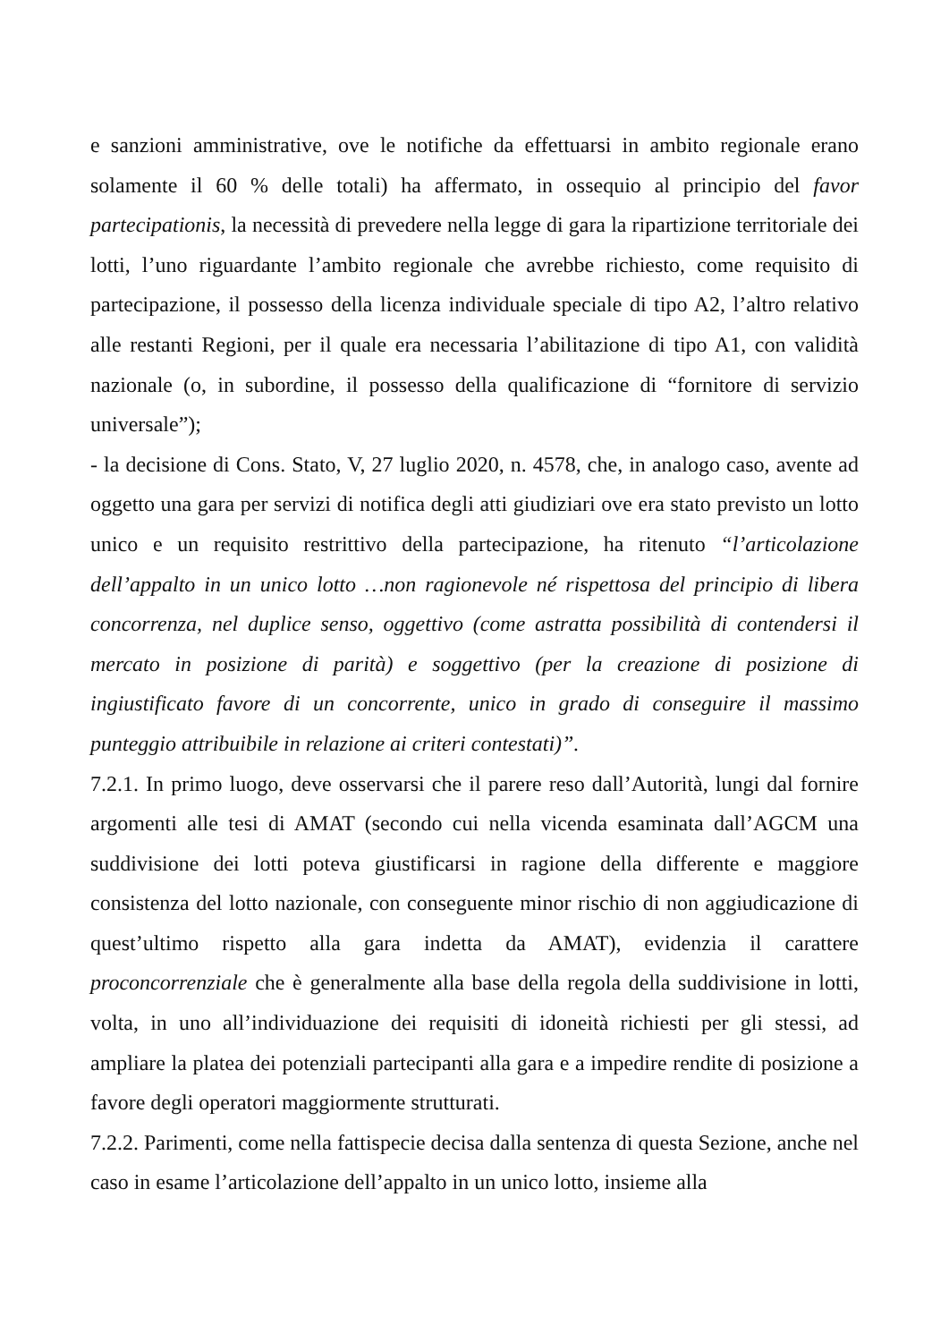e sanzioni amministrative, ove le notifiche da effettuarsi in ambito regionale erano solamente il 60 % delle totali) ha affermato, in ossequio al principio del favor partecipationis, la necessità di prevedere nella legge di gara la ripartizione territoriale dei lotti, l’uno riguardante l’ambito regionale che avrebbe richiesto, come requisito di partecipazione, il possesso della licenza individuale speciale di tipo A2, l’altro relativo alle restanti Regioni, per il quale era necessaria l’abilitazione di tipo A1, con validità nazionale (o, in subordine, il possesso della qualificazione di “fornitore di servizio universale”);
- la decisione di Cons. Stato, V, 27 luglio 2020, n. 4578, che, in analogo caso, avente ad oggetto una gara per servizi di notifica degli atti giudiziari ove era stato previsto un lotto unico e un requisito restrittivo della partecipazione, ha ritenuto “l’articolazione dell’appalto in un unico lotto …non ragionevole né rispettosa del principio di libera concorrenza, nel duplice senso, oggettivo (come astratta possibilità di contendersi il mercato in posizione di parità) e soggettivo (per la creazione di posizione di ingiustificato favore di un concorrente, unico in grado di conseguire il massimo punteggio attribuibile in relazione ai criteri contestati)”.
7.2.1. In primo luogo, deve osservarsi che il parere reso dall’Autorità, lungi dal fornire argomenti alle tesi di AMAT (secondo cui nella vicenda esaminata dall’AGCM una suddivisione dei lotti poteva giustificarsi in ragione della differente e maggiore consistenza del lotto nazionale, con conseguente minor rischio di non aggiudicazione di quest’ultimo rispetto alla gara indetta da AMAT), evidenzia il carattere proconcorrenziale che è generalmente alla base della regola della suddivisione in lotti, volta, in uno all’individuazione dei requisiti di idoneità richiesti per gli stessi, ad ampliare la platea dei potenziali partecipanti alla gara e a impedire rendite di posizione a favore degli operatori maggiormente strutturati.
7.2.2. Parimenti, come nella fattispecie decisa dalla sentenza di questa Sezione, anche nel caso in esame l’articolazione dell’appalto in un unico lotto, insieme alla